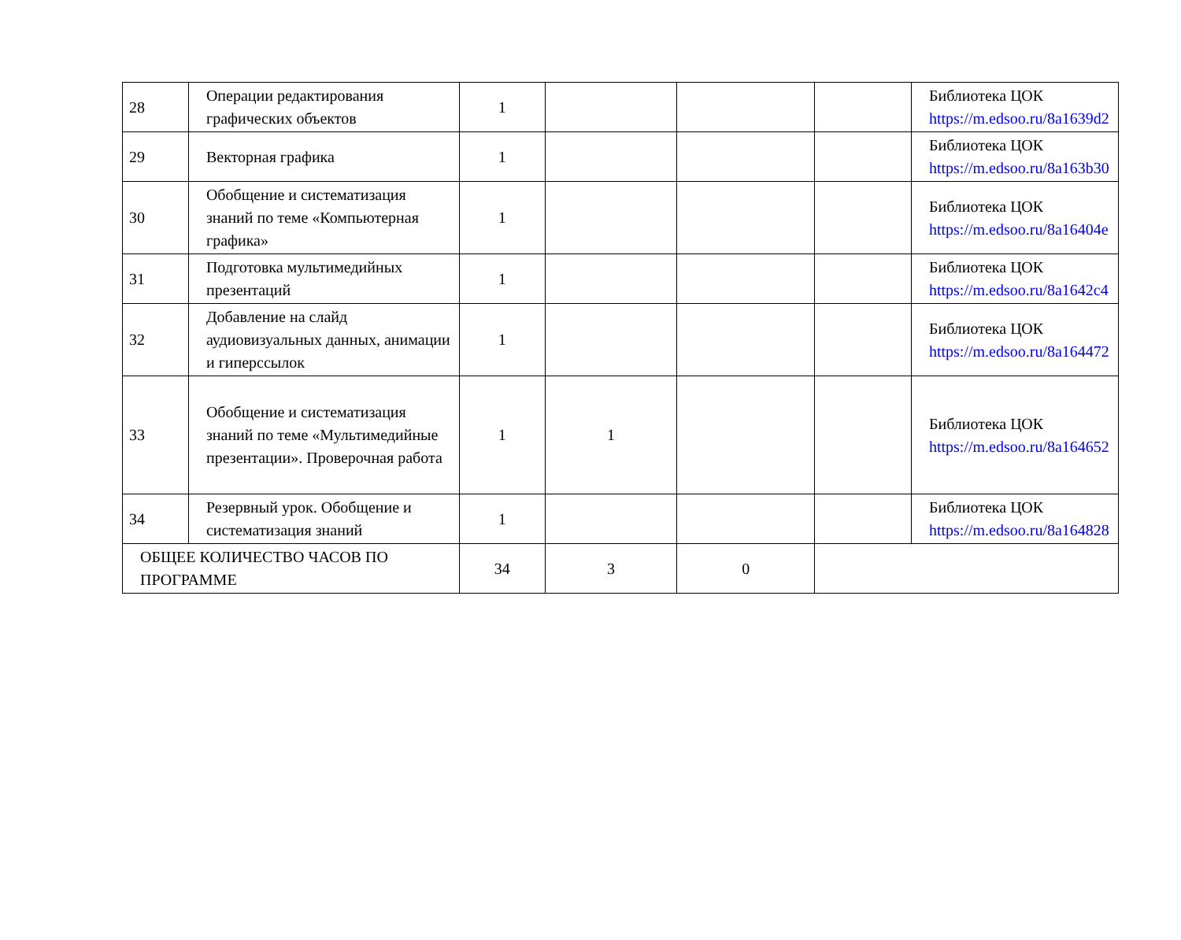| 28 | Операции редактирования графических объектов | 1 | | | | Библиотека ЦОК https://m.edsoo.ru/8a1639d2 |
| 29 | Векторная графика | 1 | | | | Библиотека ЦОК https://m.edsoo.ru/8a163b30 |
| 30 | Обобщение и систематизация знаний по теме «Компьютерная графика» | 1 | | | | Библиотека ЦОК https://m.edsoo.ru/8a16404e |
| 31 | Подготовка мультимедийных презентаций | 1 | | | | Библиотека ЦОК https://m.edsoo.ru/8a1642c4 |
| 32 | Добавление на слайд аудиовизуальных данных, анимации и гиперссылок | 1 | | | | Библиотека ЦОК https://m.edsoo.ru/8a164472 |
| 33 | Обобщение и систематизация знаний по теме «Мультимедийные презентации». Проверочная работа | 1 | 1 | | | Библиотека ЦОК https://m.edsoo.ru/8a164652 |
| 34 | Резервный урок. Обобщение и систематизация знаний | 1 | | | | Библиотека ЦОК https://m.edsoo.ru/8a164828 |
| ОБЩЕЕ КОЛИЧЕСТВО ЧАСОВ ПО ПРОГРАММЕ | | 34 | 3 | 0 | | |